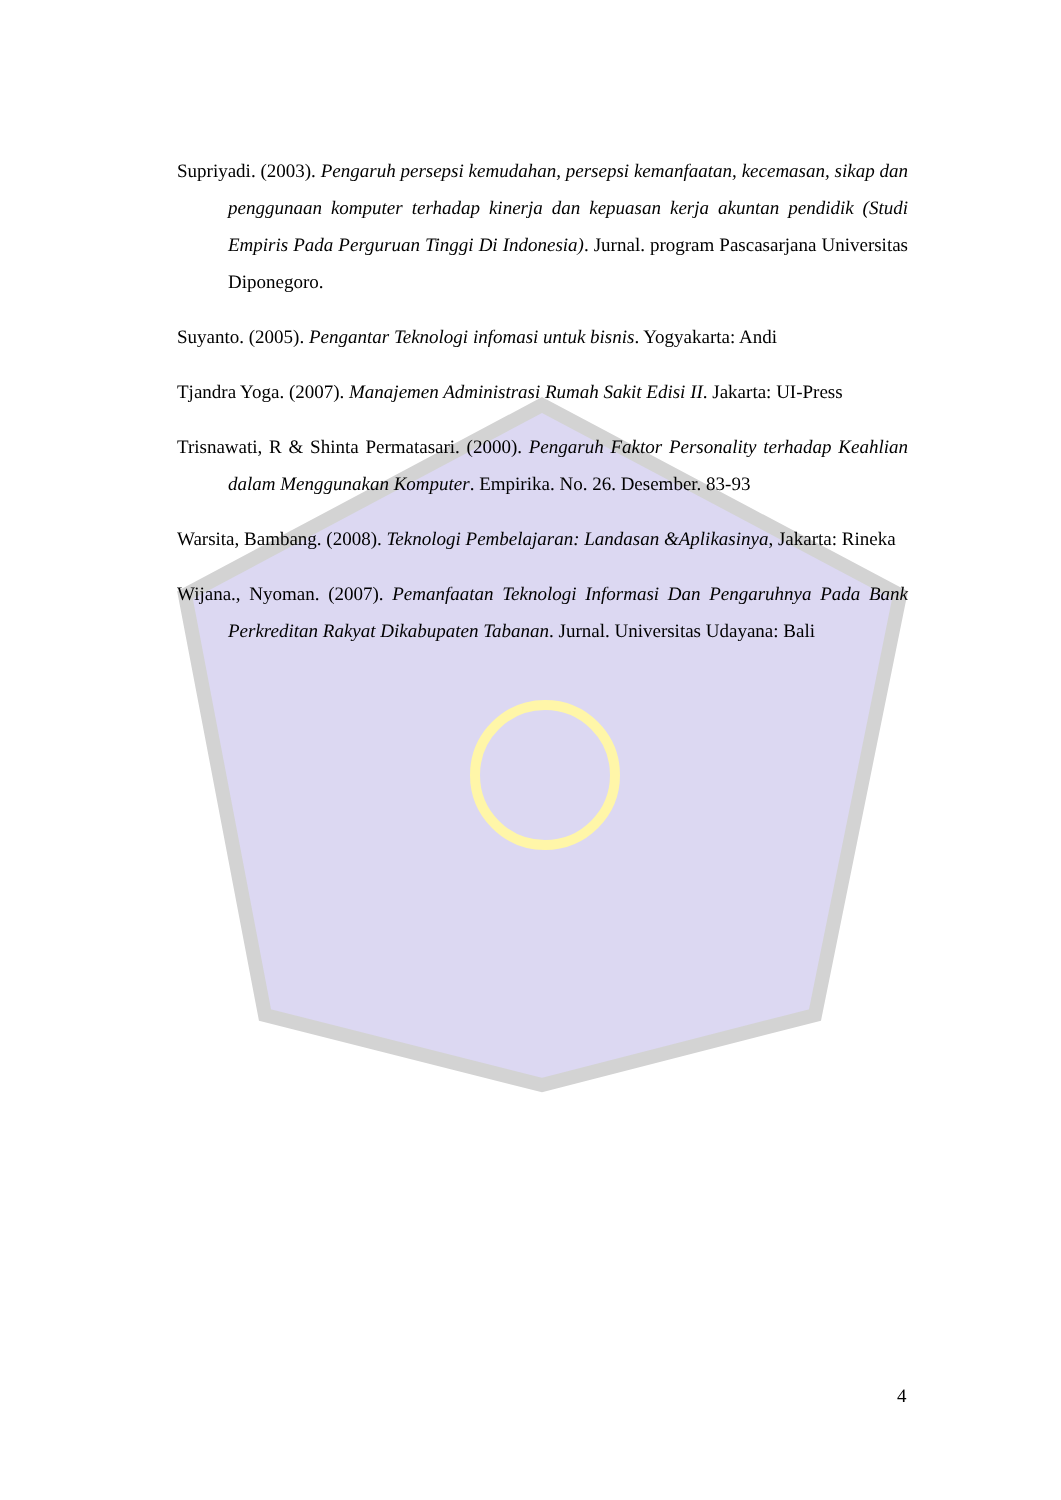Supriyadi. (2003). Pengaruh persepsi kemudahan, persepsi kemanfaatan, kecemasan, sikap dan penggunaan komputer terhadap kinerja dan kepuasan kerja akuntan pendidik (Studi Empiris Pada Perguruan Tinggi Di Indonesia). Jurnal. program Pascasarjana Universitas Diponegoro.
Suyanto. (2005). Pengantar Teknologi infomasi untuk bisnis. Yogyakarta: Andi
Tjandra Yoga. (2007). Manajemen Administrasi Rumah Sakit Edisi II. Jakarta: UI-Press
Trisnawati, R & Shinta Permatasari. (2000). Pengaruh Faktor Personality terhadap Keahlian dalam Menggunakan Komputer. Empirika. No. 26. Desember. 83-93
Warsita, Bambang. (2008). Teknologi Pembelajaran: Landasan &Aplikasinya, Jakarta: Rineka
Wijana., Nyoman. (2007). Pemanfaatan Teknologi Informasi Dan Pengaruhnya Pada Bank Perkreditan Rakyat Dikabupaten Tabanan. Jurnal. Universitas Udayana: Bali
4